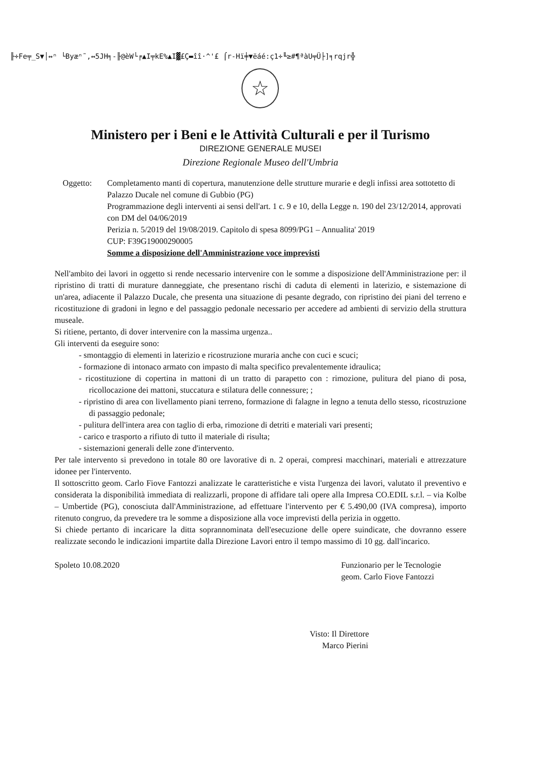╟÷Fe╤_S▼│↔ⁿ └Byæⁿ˜,↔5JH╕-╟@èW└╒▲I╤kE%▲I▓£Ç▬îî·^'£ ⌠r-Hï╪▼ëáé:ç1÷╙≥#¶ªàU╤Ü├]╕rqjr╬
☆
Ministero per i Beni e le Attività Culturali e per il Turismo
DIREZIONE GENERALE MUSEI
Direzione Regionale Museo dell'Umbria
Oggetto: Completamento manti di copertura, manutenzione delle strutture murarie e degli infissi area sottotetto di Palazzo Ducale nel comune di Gubbio (PG)
Programmazione degli interventi ai sensi dell'art. 1 c. 9 e 10, della Legge n. 190 del 23/12/2014, approvati con DM del 04/06/2019
Perizia n. 5/2019 del 19/08/2019. Capitolo di spesa 8099/PG1 – Annualita' 2019
CUP: F39G19000290005
Somme a disposizione dell'Amministrazione voce imprevisti
Nell'ambito dei lavori in oggetto si rende necessario intervenire con le somme a disposizione dell'Amministrazione per: il ripristino di tratti di murature danneggiate, che presentano rischi di caduta di elementi in laterizio, e sistemazione di un'area, adiacente il Palazzo Ducale, che presenta una situazione di pesante degrado, con ripristino dei piani del terreno e ricostituzione di gradoni in legno e del passaggio pedonale necessario per accedere ad ambienti di servizio della struttura museale.
Si ritiene, pertanto, di dover intervenire con la massima urgenza..
Gli interventi da eseguire sono:
- smontaggio di elementi in laterizio e ricostruzione muraria anche con cuci e scuci;
- formazione di intonaco armato con impasto di malta specifico prevalentemente idraulica;
- ricostituzione di copertina in mattoni di un tratto di parapetto con : rimozione, pulitura del piano di posa, ricollocazione dei mattoni, stuccatura e stilatura delle connessure; ;
- ripristino di area con livellamento piani terreno, formazione di falagne in legno a tenuta dello stesso, ricostruzione di passaggio pedonale;
- pulitura dell'intera area con taglio di erba, rimozione di detriti e materiali vari presenti;
- carico e trasporto a rifiuto di tutto il materiale di risulta;
- sistemazioni generali delle zone d'intervento.
Per tale intervento si prevedono in totale 80 ore lavorative di n. 2 operai, compresi macchinari, materiali e attrezzature idonee per l'intervento.
Il sottoscritto geom. Carlo Fiove Fantozzi analizzate le caratteristiche e vista l'urgenza dei lavori, valutato il preventivo e considerata la disponibilità immediata di realizzarli, propone di affidare tali opere alla Impresa CO.EDIL s.r.l. – via Kolbe – Umbertide (PG), conosciuta dall'Amministrazione, ad effettuare l'intervento per € 5.490,00 (IVA compresa), importo ritenuto congruo, da prevedere tra le somme a disposizione alla voce imprevisti della perizia in oggetto.
Si chiede pertanto di incaricare la ditta soprannominata dell'esecuzione delle opere suindicate, che dovranno essere realizzate secondo le indicazioni impartite dalla Direzione Lavori entro il tempo massimo di 10 gg. dall'incarico.
Spoleto 10.08.2020 Funzionario per le Tecnologie
geom. Carlo Fiove Fantozzi
Visto: Il Direttore
Marco Pierini